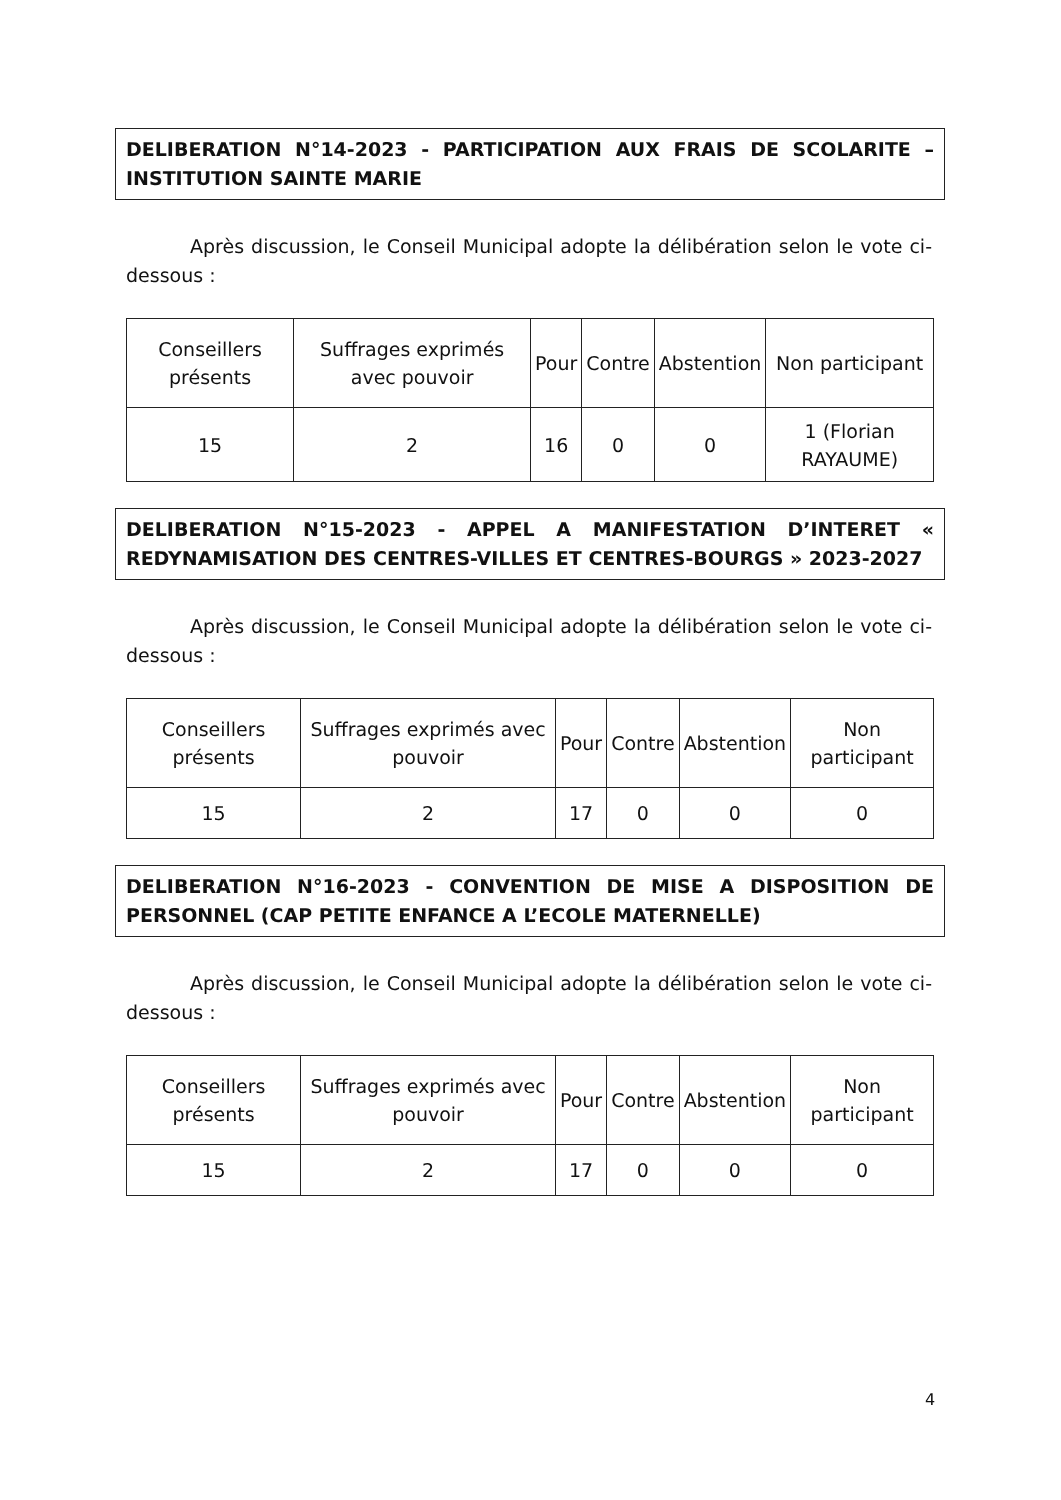DELIBERATION N°14-2023 - PARTICIPATION AUX FRAIS DE SCOLARITE – INSTITUTION SAINTE MARIE
Après discussion, le Conseil Municipal adopte la délibération selon le vote ci-dessous :
| Conseillers présents | Suffrages exprimés avec pouvoir | Pour | Contre | Abstention | Non participant |
| 15 | 2 | 16 | 0 | 0 | 1 (Florian RAYAUME) |
DELIBERATION N°15-2023 - APPEL A MANIFESTATION D’INTERET « REDYNAMISATION DES CENTRES-VILLES ET CENTRES-BOURGS » 2023-2027
Après discussion, le Conseil Municipal adopte la délibération selon le vote ci-dessous :
| Conseillers présents | Suffrages exprimés avec pouvoir | Pour | Contre | Abstention | Non participant |
| 15 | 2 | 17 | 0 | 0 | 0 |
DELIBERATION N°16-2023 - CONVENTION DE MISE A DISPOSITION DE PERSONNEL (CAP PETITE ENFANCE A L’ECOLE MATERNELLE)
Après discussion, le Conseil Municipal adopte la délibération selon le vote ci-dessous :
| Conseillers présents | Suffrages exprimés avec pouvoir | Pour | Contre | Abstention | Non participant |
| 15 | 2 | 17 | 0 | 0 | 0 |
4